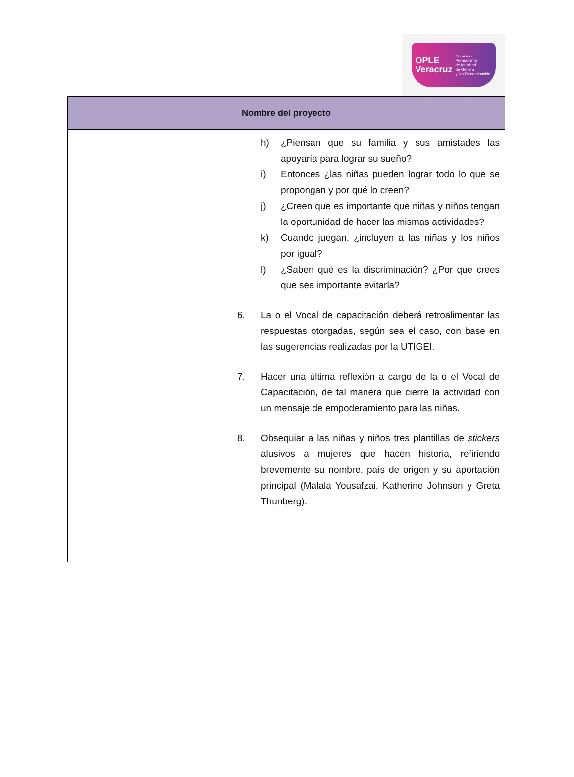OPLE
Veracruz Comisión Permanente
de Igualdad
de Género
y No Discriminación
| Nombre del proyecto | |
| --- | --- |
| | h) ¿Piensan que su familia y sus amistades las apoyaría para lograr su sueño? i) Entonces ¿las niñas pueden lograr todo lo que se propongan y por qué lo creen? j) ¿Creen que es importante que niñas y niños tengan la oportunidad de hacer las mismas actividades? k) Cuando juegan, ¿incluyen a las niñas y los niños por igual? l) ¿Saben qué es la discriminación? ¿Por qué crees que sea importante evitarla? 6. La o el Vocal de capacitación deberá retroalimentar las respuestas otorgadas, según sea el caso, con base en las sugerencias realizadas por la UTIGEI. 7. Hacer una última reflexión a cargo de la o el Vocal de Capacitación, de tal manera que cierre la actividad con un mensaje de empoderamiento para las niñas. 8. Obsequiar a las niñas y niños tres plantillas de stickers alusivos a mujeres que hacen historia, refiriendo brevemente su nombre, país de origen y su aportación principal (Malala Yousafzai, Katherine Johnson y Greta Thunberg). |